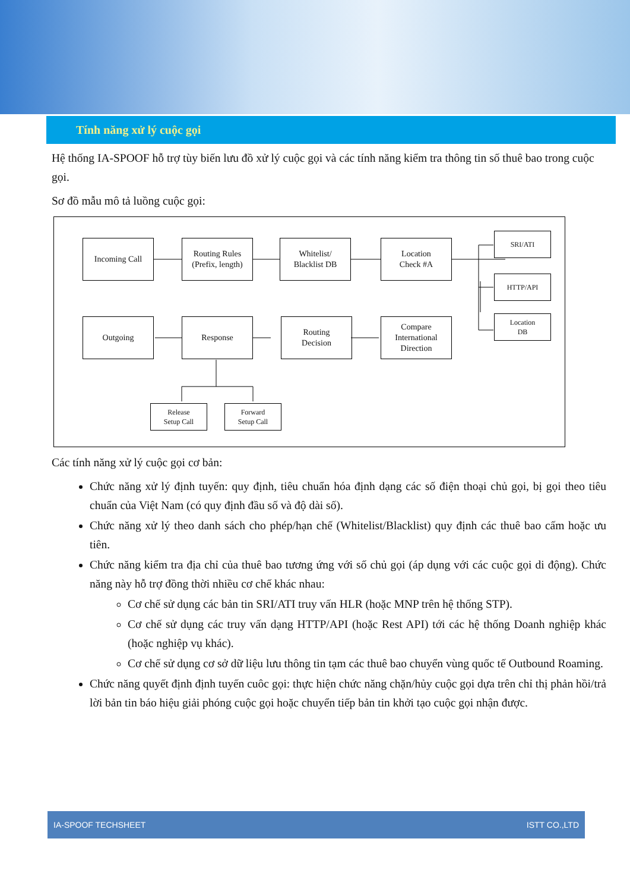Tính năng xử lý cuộc gọi
Hệ thống IA-SPOOF hỗ trợ tùy biến lưu đồ xử lý cuộc gọi và các tính năng kiểm tra thông tin số thuê bao trong cuộc gọi.
Sơ đồ mẫu mô tả luồng cuộc gọi:
Incoming Call
Routing Rules
(Prefix, length)
Whitelist/
Blacklist DB
Location
Check #A
SRI/ATI
HTTP/API
Location
DB
Outgoing Response
Routing
Decision
Compare
International
Direction
Release
Setup Call
Forward
Setup Call
Các tính năng xử lý cuộc gọi cơ bản:
Chức năng xử lý định tuyến: quy định, tiêu chuẩn hóa định dạng các số điện thoại chủ gọi, bị gọi theo tiêu chuẩn của Việt Nam (có quy định đầu số và độ dài số).
Chức năng xử lý theo danh sách cho phép/hạn chế (Whitelist/Blacklist) quy định các thuê bao cấm hoặc ưu tiên.
Chức năng kiểm tra địa chỉ của thuê bao tương ứng với số chủ gọi (áp dụng với các cuộc gọi di động). Chức năng này hỗ trợ đồng thời nhiều cơ chế khác nhau:
Cơ chế sử dụng các bản tin SRI/ATI truy vấn HLR (hoặc MNP trên hệ thống STP).
Cơ chế sử dụng các truy vấn dạng HTTP/API (hoặc Rest API) tới các hệ thống Doanh nghiệp khác (hoặc nghiệp vụ khác).
Cơ chế sử dụng cơ sở dữ liệu lưu thông tin tạm các thuê bao chuyển vùng quốc tế Outbound Roaming.
Chức năng quyết định định tuyến cuôc gọi: thực hiện chức năng chặn/hủy cuộc gọi dựa trên chỉ thị phản hồi/trả lời bản tin báo hiệu giải phóng cuộc gọi hoặc chuyển tiếp bản tin khởi tạo cuộc gọi nhận được.
IA-SPOOF TECHSHEET ISTT CO.,LTD